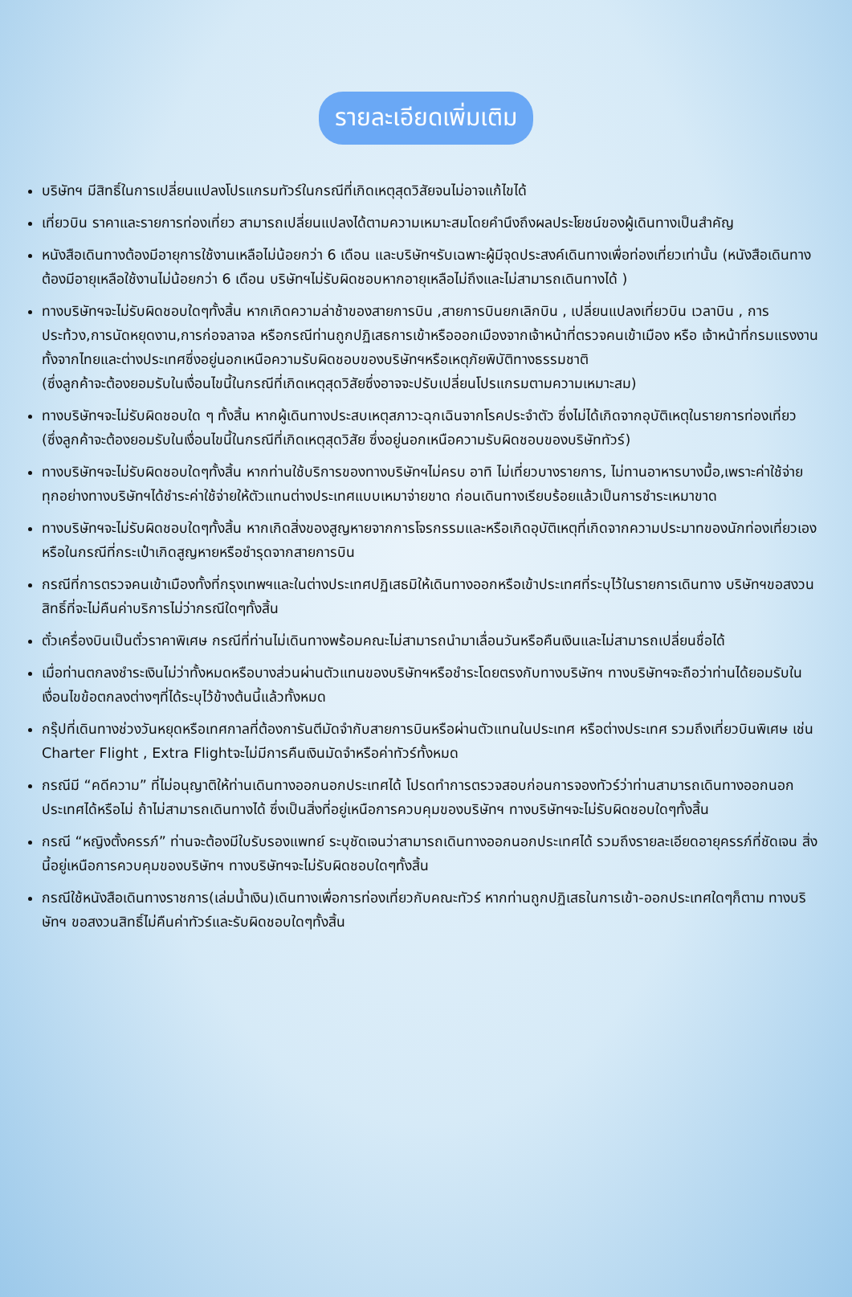รายละเอียดเพิ่มเติม
บริษัทฯ มีสิทธิ์ในการเปลี่ยนแปลงโปรแกรมทัวร์ในกรณีที่เกิดเหตุสุดวิสัยจนไม่อาจแก้ไขได้
เที่ยวบิน ราคาและรายการท่องเที่ยว สามารถเปลี่ยนแปลงได้ตามความเหมาะสมโดยคำนึงถึงผลประโยชน์ของผู้เดินทางเป็นสำคัญ
หนังสือเดินทางต้องมีอายุการใช้งานเหลือไม่น้อยกว่า 6 เดือน และบริษัทฯรับเฉพาะผู้มีจุดประสงค์เดินทางเพื่อท่องเที่ยวเท่านั้น (หนังสือเดินทางต้องมีอายุเหลือใช้งานไม่น้อยกว่า 6 เดือน บริษัทฯไม่รับผิดชอบหากอายุเหลือไม่ถึงและไม่สามารถเดินทางได้ )
ทางบริษัทฯจะไม่รับผิดชอบใดๆทั้งสิ้น หากเกิดความล่าช้าของสายการบิน ,สายการบินยกเลิกบิน , เปลี่ยนแปลงเที่ยวบิน เวลาบิน , การประท้วง,การนัดหยุดงาน,การก่อจลาจล หรือกรณีท่านถูกปฏิเสธการเข้าหรือออกเมืองจากเจ้าหน้าที่ตรวจคนเข้าเมือง หรือ เจ้าหน้าที่กรมแรงงานทั้งจากไทยและต่างประเทศซึ่งอยู่นอกเหนือความรับผิดชอบของบริษัทฯหรือเหตุภัยพิบัติทางธรรมชาติ
(ซึ่งลูกค้าจะต้องยอมรับในเงื่อนไขนี้ในกรณีที่เกิดเหตุสุดวิสัยซึ่งอาจจะปรับเปลี่ยนโปรแกรมตามความเหมาะสม)
ทางบริษัทฯจะไม่รับผิดชอบใด ๆ ทั้งสิ้น หากผู้เดินทางประสบเหตุสภาวะฉุกเฉินจากโรคประจำตัว ซึ่งไม่ได้เกิดจากอุบัติเหตุในรายการท่องเที่ยว
(ซึ่งลูกค้าจะต้องยอมรับในเงื่อนไขนี้ในกรณีที่เกิดเหตุสุดวิสัย ซึ่งอยู่นอกเหนือความรับผิดชอบของบริษัททัวร์)
ทางบริษัทฯจะไม่รับผิดชอบใดๆทั้งสิ้น หากท่านใช้บริการของทางบริษัทฯไม่ครบ อาทิ ไม่เที่ยวบางรายการ, ไม่ทานอาหารบางมื้อ,เพราะค่าใช้จ่ายทุกอย่างทางบริษัทฯได้ชำระค่าใช้จ่ายให้ตัวแทนต่างประเทศแบบเหมาจ่ายขาด ก่อนเดินทางเรียบร้อยแล้วเป็นการชำระเหมาขาด
ทางบริษัทฯจะไม่รับผิดชอบใดๆทั้งสิ้น หากเกิดสิ่งของสูญหายจากการโจรกรรมและหรือเกิดอุบัติเหตุที่เกิดจากความประมาทของนักท่องเที่ยวเองหรือในกรณีที่กระเป๋าเกิดสูญหายหรือชำรุดจากสายการบิน
กรณีที่การตรวจคนเข้าเมืองทั้งที่กรุงเทพฯและในต่างประเทศปฏิเสธมิให้เดินทางออกหรือเข้าประเทศที่ระบุไว้ในรายการเดินทาง บริษัทฯขอสงวนสิทธิ์ที่จะไม่คืนค่าบริการไม่ว่ากรณีใดๆทั้งสิ้น
ตั๋วเครื่องบินเป็นตั๋วราคาพิเศษ กรณีที่ท่านไม่เดินทางพร้อมคณะไม่สามารถนำมาเลื่อนวันหรือคืนเงินและไม่สามารถเปลี่ยนชื่อได้
เมื่อท่านตกลงชำระเงินไม่ว่าทั้งหมดหรือบางส่วนผ่านตัวแทนของบริษัทฯหรือชำระโดยตรงกับทางบริษัทฯ ทางบริษัทฯจะถือว่าท่านได้ยอมรับในเงื่อนไขข้อตกลงต่างๆที่ได้ระบุไว้ข้างต้นนี้แล้วทั้งหมด
กรุ๊ปที่เดินทางช่วงวันหยุดหรือเทศกาลที่ต้องการันตีมัดจำกับสายการบินหรือผ่านตัวแทนในประเทศ หรือต่างประเทศ รวมถึงเที่ยวบินพิเศษ เช่น Charter Flight , Extra Flightจะไม่มีการคืนเงินมัดจำหรือค่าทัวร์ทั้งหมด
กรณีมี “คดีความ” ที่ไม่อนุญาติให้ท่านเดินทางออกนอกประเทศได้ โปรดทำการตรวจสอบก่อนการจองทัวร์ว่าท่านสามารถเดินทางออกนอกประเทศได้หรือไม่ ถ้าไม่สามารถเดินทางได้ ซึ่งเป็นสิ่งที่อยู่เหนือการควบคุมของบริษัทฯ ทางบริษัทฯจะไม่รับผิดชอบใดๆทั้งสิ้น
กรณี “หญิงตั้งครรภ์” ท่านจะต้องมีใบรับรองแพทย์ ระบุชัดเจนว่าสามารถเดินทางออกนอกประเทศได้ รวมถึงรายละเอียดอายุครรภ์ที่ชัดเจน สิ่งนี้อยู่เหนือการควบคุมของบริษัทฯ ทางบริษัทฯจะไม่รับผิดชอบใดๆทั้งสิ้น
กรณีใช้หนังสือเดินทางราชการ(เล่มน้ำเงิน)เดินทางเพื่อการท่องเที่ยวกับคณะทัวร์ หากท่านถูกปฏิเสธในการเข้า-ออกประเทศใดๆก็ตาม ทางบริษัทฯ ขอสงวนสิทธิ์ไม่คืนค่าทัวร์และรับผิดชอบใดๆทั้งสิ้น